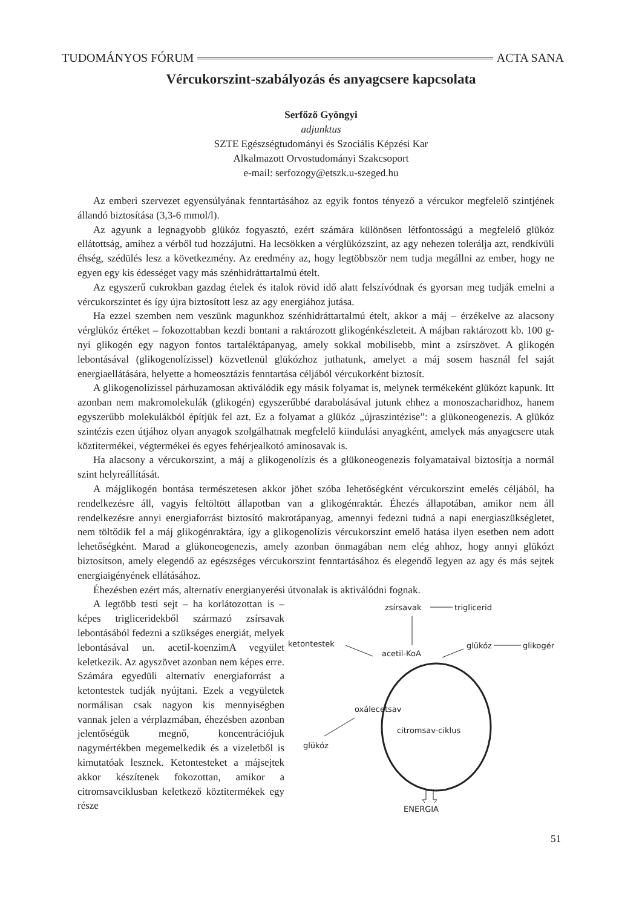TUDOMÁNYOS FÓRUM ACTA SANA
Vércukorszint-szabályozás és anyagcsere kapcsolata
Serfőző Gyöngyi
adjunktus
SZTE Egészségtudományi és Szociális Képzési Kar
Alkalmazott Orvostudományi Szakcsoport
e-mail: serfozogy@etszk.u-szeged.hu
Az emberi szervezet egyensúlyának fenntartásához az egyik fontos tényező a vércukor megfelelő szintjének állandó biztosítása (3,3-6 mmol/l).
Az agyunk a legnagyobb glükóz fogyasztó, ezért számára különösen létfontosságú a megfelelő glükóz ellátottság, amihez a vérből tud hozzájutni. Ha lecsökken a vérglükózszint, az agy nehezen tolerálja azt, rendkívüli éhség, szédülés lesz a következmény. Az eredmény az, hogy legtöbbször nem tudja megállni az ember, hogy ne egyen egy kis édességet vagy más szénhidráttartalmú ételt.
Az egyszerű cukrokban gazdag ételek és italok rövid idő alatt felszívódnak és gyorsan meg tudják emelni a vércukorszintet és így újra biztosított lesz az agy energiához jutása.
Ha ezzel szemben nem veszünk magunkhoz szénhidráttartalmú ételt, akkor a máj – érzékelve az alacsony vérglükóz értéket – fokozottabban kezdi bontani a raktározott glikogénkészleteit. A májban raktározott kb. 100 g-nyi glikogén egy nagyon fontos tartaléktápanyag, amely sokkal mobilisebb, mint a zsírszövet. A glikogén lebontásával (glikogenolízissel) közvetlenül glükózhoz juthatunk, amelyet a máj sosem használ fel saját energiaellátására, helyette a homeosztázis fenntartása céljából vércukorként biztosít.
A glikogenolízissel párhuzamosan aktiválódik egy másik folyamat is, melynek termékeként glükózt kapunk. Itt azonban nem makromolekulák (glikogén) egyszerűbbé darabolásával jutunk ehhez a monoszacharidhoz, hanem egyszerűbb molekulákból építjük fel azt. Ez a folyamat a glükóz „újraszintézise”: a glükoneogenezis. A glükóz szintézis ezen útjához olyan anyagok szolgálhatnak megfelelő kiindulási anyagként, amelyek más anyagcsere utak köztitermékei, végtermékei és egyes fehérjealkotó aminosavak is.
Ha alacsony a vércukorszint, a máj a glikogenolízis és a glükoneogenezis folyamataival biztosítja a normál szint helyreállítását.
A májglikogén bontása természetesen akkor jöhet szóba lehetőségként vércukorszint emelés céljából, ha rendelkezésre áll, vagyis feltöltött állapotban van a glikogénraktár. Éhezés állapotában, amikor nem áll rendelkezésre annyi energiaforrást biztosító makrotápanyag, amennyi fedezni tudná a napi energiaszükségletet, nem töltődik fel a máj glikogénraktára, így a glikogenolízis vércukorszint emelő hatása ilyen esetben nem adott lehetőségként. Marad a glükoneogenezis, amely azonban önmagában nem elég ahhoz, hogy annyi glükózt biztosítson, amely elegendő az egészséges vércukorszint fenntartásához és elegendő legyen az agy és más sejtek energiaigényének ellátásához.
Éhezésben ezért más, alternatív energianyerési útvonalak is aktiválódni fognak.
A legtöbb testi sejt – ha korlátozottan is – képes trigliceridekből származó zsírsavak lebontásából fedezni a szükséges energiát, melyek lebontásával un. acetil-koenzimA vegyület keletkezik. Az agyszövet azonban nem képes erre. Számára egyedüli alternatív energiaforrást a ketontestek tudják nyújtani. Ezek a vegyületek normálisan csak nagyon kis mennyiségben vannak jelen a vérplazmában, éhezésben azonban jelentőségük megnő, koncentrációjuk nagymértékben megemelkedik és a vizeletből is kimutatóak lesznek. Ketontesteket a májsejtek akkor készítenek fokozottan, amikor a citromsavciklusban keletkező köztitermékek egy része
zsírsavak
triglicerid
ketontestek
acetil-KoA
glükóz
glikogén
oxálecetsav
citromsav-ciklus
glükóz
ENERGIA
51